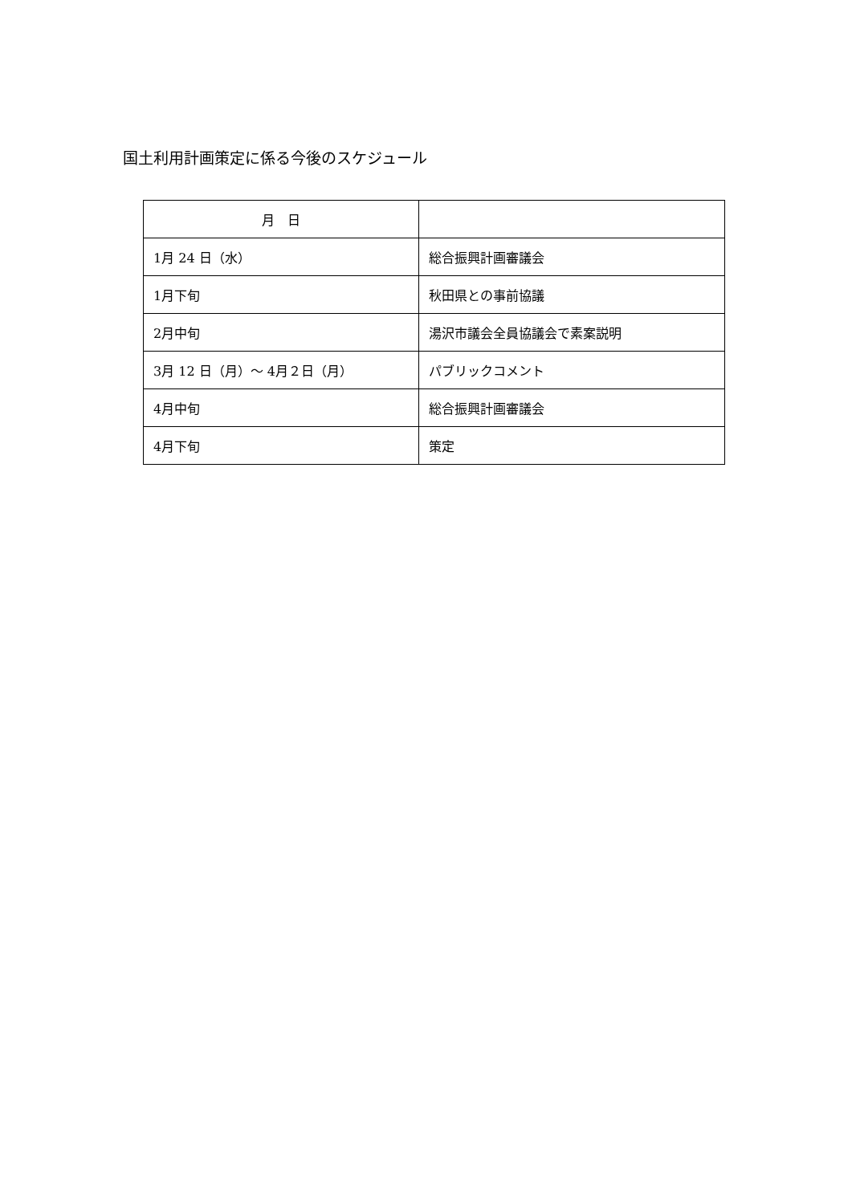国土利用計画策定に係る今後のスケジュール
| 月 日 | |
| 1月 24 日（水） | 総合振興計画審議会 |
| 1月下旬 | 秋田県との事前協議 |
| 2月中旬 | 湯沢市議会全員協議会で素案説明 |
| 3月 12 日（月）～ 4月２日（月） | パブリックコメント |
| 4月中旬 | 総合振興計画審議会 |
| 4月下旬 | 策定 |